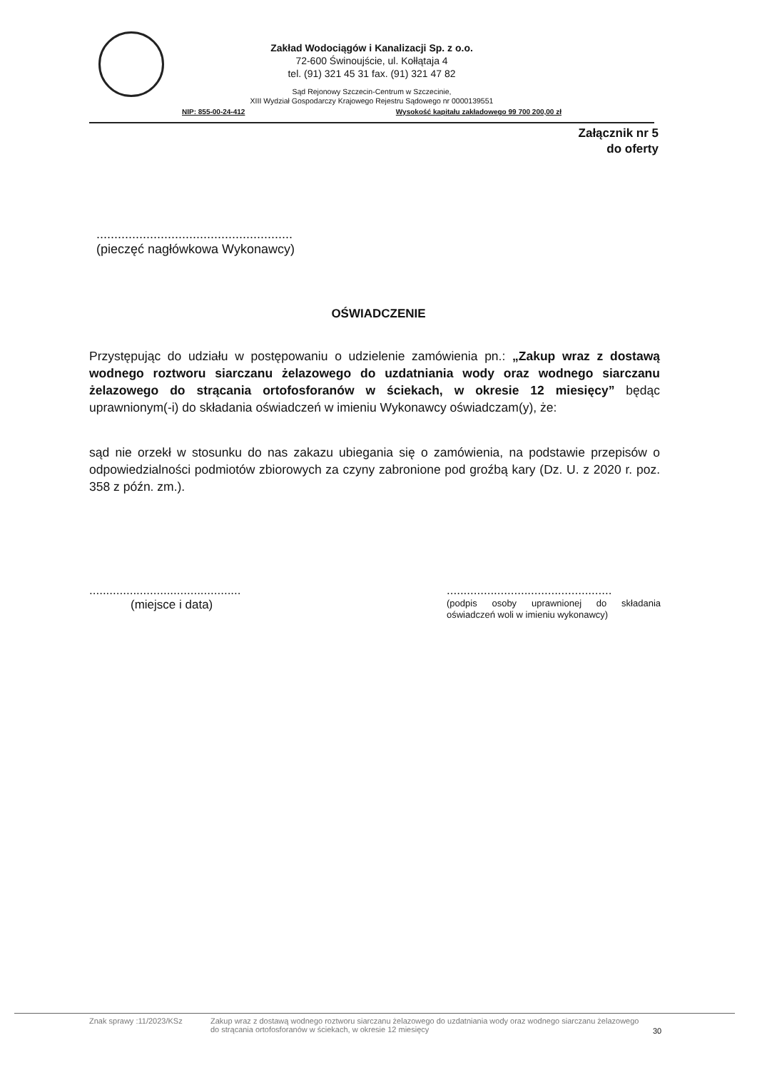Zakład Wodociągów i Kanalizacji Sp. z o.o.
72-600 Świnoujście, ul. Kołłątaja 4
tel. (91) 321 45 31 fax. (91) 321 47 82
Sąd Rejonowy Szczecin-Centrum w Szczecinie,
XIII Wydział Gospodarczy Krajowego Rejestru Sądowego nr 0000139551
NIP: 855-00-24-412 Wysokość kapitału zakładowego 99 700 200,00 zł
Załącznik nr 5
do oferty
.......................................................
(pieczęć nagłówkowa Wykonawcy)
OŚWIADCZENIE
Przystępując do udziału w postępowaniu o udzielenie zamówienia pn.: „Zakup wraz z dostawą wodnego roztworu siarczanu żelazowego do uzdatniania wody oraz wodnego siarczanu żelazowego do strącania ortofosforanów w ściekach, w okresie 12 miesięcy” będąc uprawnionym(-i) do składania oświadczeń w imieniu Wykonawcy oświadczam(y), że:
sąd nie orzekł w stosunku do nas zakazu ubiegania się o zamówienia, na podstawie przepisów o odpowiedzialności podmiotów zbiorowych za czyny zabronione pod groźbą kary (Dz. U. z 2020 r. poz. 358 z późn. zm.).
.............................................
(miejsce i data)
.................................................
(podpis osoby uprawnionej do składania oświadczeń woli w imieniu wykonawcy)
Znak sprawy :11/2023/KSz Zakup wraz z dostawą wodnego roztworu siarczanu żelazowego do uzdatniania wody oraz wodnego siarczanu żelazowego do strącania ortofosforanów w ściekach, w okresie 12 miesięcy 30